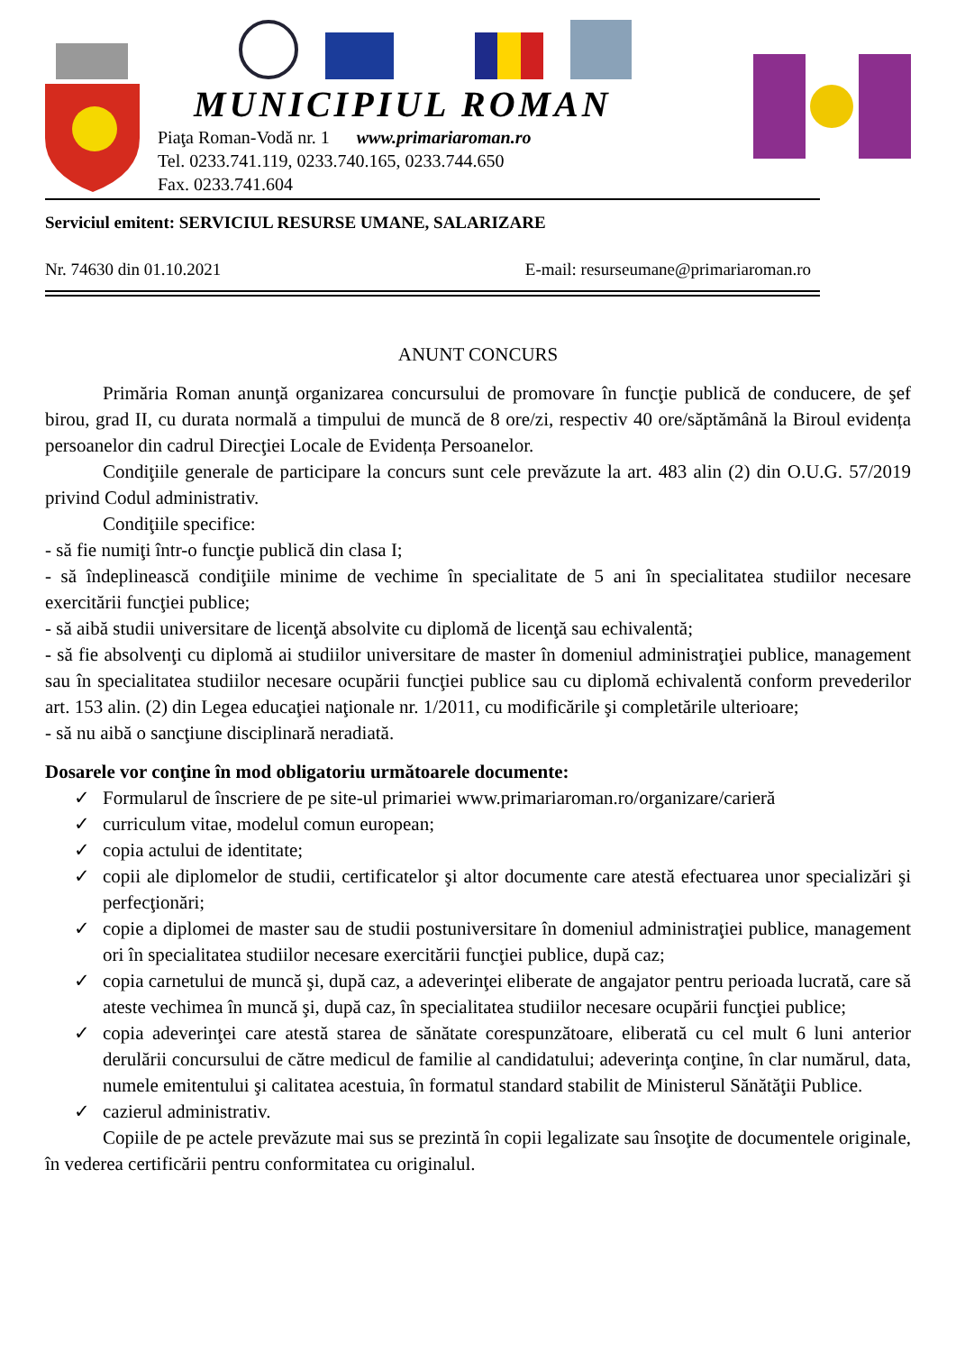MUNICIPIUL ROMAN
Piaţa Roman-Vodă nr. 1 www.primariaroman.ro
Tel. 0233.741.119, 0233.740.165, 0233.744.650
Fax. 0233.741.604
Serviciul emitent: SERVICIUL RESURSE UMANE, SALARIZARE
Nr. 74630 din 01.10.2021 E-mail: resurseumane@primariaroman.ro
ANUNT CONCURS
Primăria Roman anunţă organizarea concursului de promovare în funcţie publică de conducere, de şef birou, grad II, cu durata normală a timpului de muncă de 8 ore/zi, respectiv 40 ore/săptămână la Biroul evidența persoanelor din cadrul Direcţiei Locale de Evidența Persoanelor.
Condiţiile generale de participare la concurs sunt cele prevăzute la art. 483 alin (2) din O.U.G. 57/2019 privind Codul administrativ.
Condiţiile specifice:
- să fie numiţi într-o funcţie publică din clasa I;
- să îndeplinească condiţiile minime de vechime în specialitate de 5 ani în specialitatea studiilor necesare exercitării funcţiei publice;
- să aibă studii universitare de licenţă absolvite cu diplomă de licenţă sau echivalentă;
- să fie absolvenţi cu diplomă ai studiilor universitare de master în domeniul administraţiei publice, management sau în specialitatea studiilor necesare ocupării funcţiei publice sau cu diplomă echivalentă conform prevederilor art. 153 alin. (2) din Legea educaţiei naţionale nr. 1/2011, cu modificările şi completările ulterioare;
- să nu aibă o sancţiune disciplinară neradiată.
Dosarele vor conţine în mod obligatoriu următoarele documente:
✓ Formularul de înscriere de pe site-ul primariei www.primariaroman.ro/organizare/carieră
✓ curriculum vitae, modelul comun european;
✓ copia actului de identitate;
✓ copii ale diplomelor de studii, certificatelor şi altor documente care atestă efectuarea unor specializări şi perfecţionări;
✓ copie a diplomei de master sau de studii postuniversitare în domeniul administraţiei publice, management ori în specialitatea studiilor necesare exercitării funcţiei publice, după caz;
✓ copia carnetului de muncă şi, după caz, a adeverinţei eliberate de angajator pentru perioada lucrată, care să ateste vechimea în muncă şi, după caz, în specialitatea studiilor necesare ocupării funcţiei publice;
✓ copia adeverinţei care atestă starea de sănătate corespunzătoare, eliberată cu cel mult 6 luni anterior derulării concursului de către medicul de familie al candidatului; adeverinţa conţine, în clar numărul, data, numele emitentului şi calitatea acestuia, în formatul standard stabilit de Ministerul Sănătăţii Publice.
✓ cazierul administrativ.
Copiile de pe actele prevăzute mai sus se prezintă în copii legalizate sau însoţite de documentele originale, în vederea certificării pentru conformitatea cu originalul.